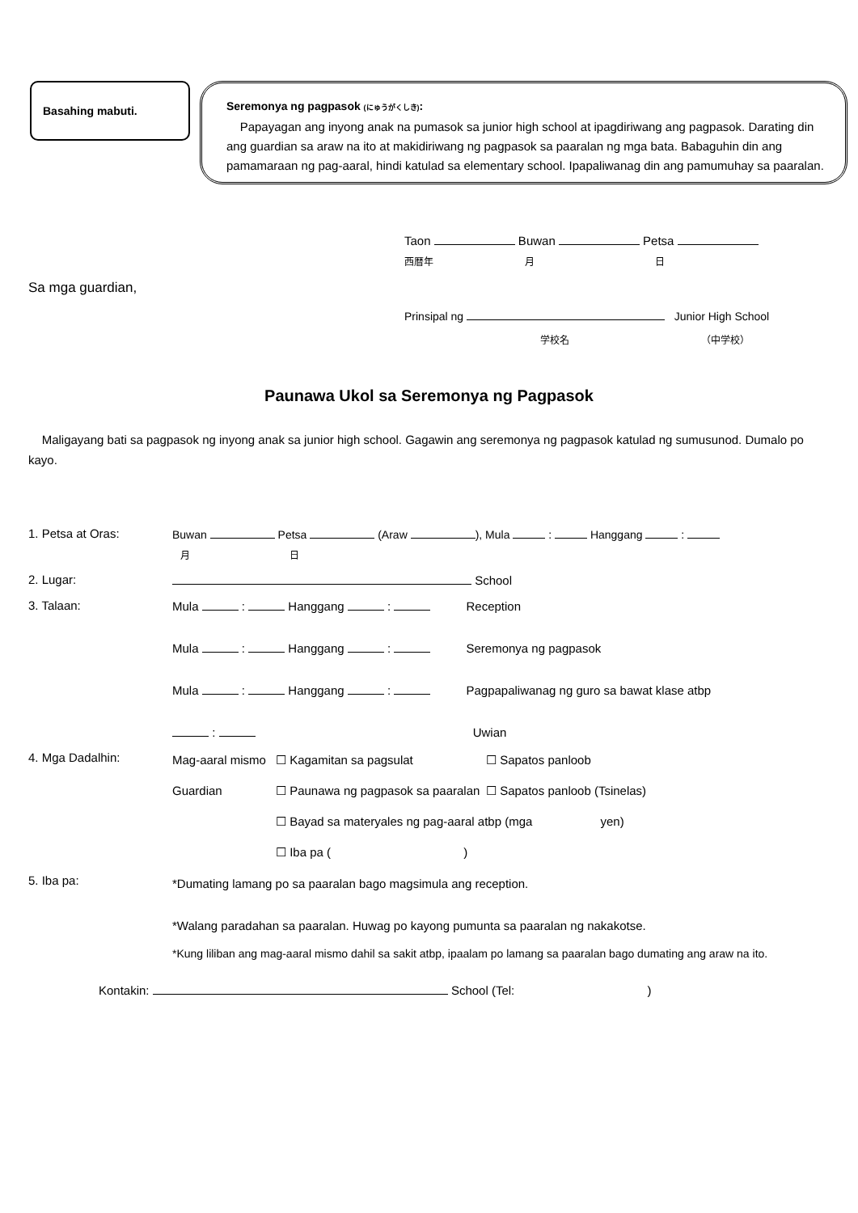Basahing mabuti.
Seremonya ng pagpasok (にゅうがくしき):
Papayagan ang inyong anak na pumasok sa junior high school at ipagdiriwang ang pagpasok. Darating din ang guardian sa araw na ito at makidiriwang ng pagpasok sa paaralan ng mga bata. Babaguhin din ang pamamaraan ng pag-aaral, hindi katulad sa elementary school. Ipapaliwanag din ang pamumuhay sa paaralan.
Taon Buwan Petsa
西暦年 月 日
Sa mga guardian,
Prinsipal ng Junior High School
学校名 （中学校）
Paunawa Ukol sa Seremonya ng Pagpasok
Maligayang bati sa pagpasok ng inyong anak sa junior high school. Gagawin ang seremonya ng pagpasok katulad ng sumusunod. Dumalo po kayo.
1. Petsa at Oras:
Buwan Petsa (Araw ), Mula : Hanggang :
月 日
2. Lugar:
School
3. Talaan:
Mula : Hanggang : Reception
Mula : Hanggang : Seremonya ng pagpasok
Mula : Hanggang : Pagpapaliwanag ng guro sa bawat klase atbp
: Uwian
4. Mga Dadalhin:
Mag-aaral mismo
☐ Kagamitan sa pagsulat
☐ Sapatos panloob
Guardian
☐ Paunawa ng pagpasok sa paaralan
☐ Sapatos panloob (Tsinelas)
☐ Bayad sa materyales ng pag-aaral atbp (mga yen)
☐ Iba pa ( )
5. Iba pa:
*Dumating lamang po sa paaralan bago magsimula ang reception.
*Walang paradahan sa paaralan. Huwag po kayong pumunta sa paaralan ng nakakotse.
*Kung liliban ang mag-aaral mismo dahil sa sakit atbp, ipaalam po lamang sa paaralan bago dumating ang araw na ito.
Kontakin: School (Tel: )